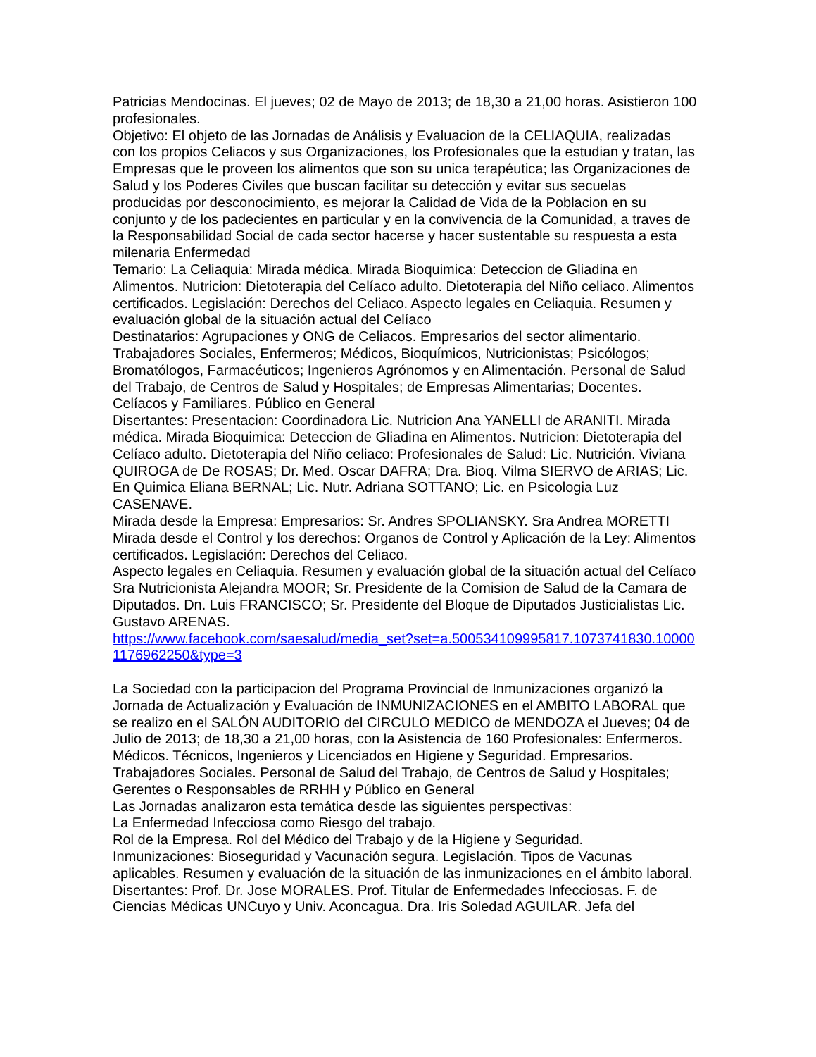Patricias Mendocinas. El jueves; 02 de Mayo de 2013; de 18,30 a 21,00 horas. Asistieron 100 profesionales.
Objetivo: El objeto de las Jornadas de Análisis y Evaluacion de la CELIAQUIA, realizadas con los propios Celiacos y sus Organizaciones, los Profesionales que la estudian y tratan, las Empresas que le proveen los alimentos que son su unica terapéutica; las Organizaciones de Salud y los Poderes Civiles que buscan facilitar su detección y evitar sus secuelas producidas por desconocimiento, es mejorar la Calidad de Vida de la Poblacion en su conjunto y de los padecientes en particular y en la convivencia de la Comunidad, a traves de la Responsabilidad Social de cada sector hacerse y hacer sustentable su respuesta a esta milenaria Enfermedad
Temario: La Celiaquia: Mirada médica. Mirada Bioquimica: Deteccion de Gliadina en Alimentos. Nutricion: Dietoterapia del Celíaco adulto. Dietoterapia del Niño celiaco. Alimentos certificados. Legislación: Derechos del Celiaco. Aspecto legales en Celiaquia. Resumen y evaluación global de la situación actual del Celíaco
Destinatarios: Agrupaciones y ONG de Celiacos. Empresarios del sector alimentario. Trabajadores Sociales, Enfermeros; Médicos, Bioquímicos, Nutricionistas; Psicólogos; Bromatólogos, Farmacéuticos; Ingenieros Agrónomos y en Alimentación. Personal de Salud del Trabajo, de Centros de Salud y Hospitales; de Empresas Alimentarias; Docentes. Celíacos y Familiares. Público en General
Disertantes: Presentacion: Coordinadora Lic. Nutricion Ana YANELLI de ARANITI. Mirada médica. Mirada Bioquimica: Deteccion de Gliadina en Alimentos. Nutricion: Dietoterapia del Celíaco adulto. Dietoterapia del Niño celiaco: Profesionales de Salud: Lic. Nutrición. Viviana QUIROGA de De ROSAS; Dr. Med. Oscar DAFRA; Dra. Bioq. Vilma SIERVO de ARIAS; Lic. En Quimica Eliana BERNAL; Lic. Nutr. Adriana SOTTANO; Lic. en Psicologia Luz CASENAVE.
Mirada desde la Empresa: Empresarios: Sr. Andres SPOLIANSKY. Sra Andrea MORETTI
Mirada desde el Control y los derechos: Organos de Control y Aplicación de la Ley: Alimentos certificados. Legislación: Derechos del Celiaco.
Aspecto legales en Celiaquia. Resumen y evaluación global de la situación actual del Celíaco
Sra Nutricionista Alejandra MOOR; Sr. Presidente de la Comision de Salud de la Camara de Diputados. Dn. Luis FRANCISCO; Sr. Presidente del Bloque de Diputados Justicialistas Lic. Gustavo ARENAS.
https://www.facebook.com/saesalud/media_set?set=a.500534109995817.1073741830.100001176962250&type=3
La Sociedad con la participacion del Programa Provincial de Inmunizaciones organizó la Jornada de Actualización y Evaluación de INMUNIZACIONES en el AMBITO LABORAL que se realizo en el SALÓN AUDITORIO del CIRCULO MEDICO de MENDOZA el Jueves; 04 de Julio de 2013; de 18,30 a 21,00 horas, con la Asistencia de 160 Profesionales: Enfermeros. Médicos. Técnicos, Ingenieros y Licenciados en Higiene y Seguridad. Empresarios. Trabajadores Sociales. Personal de Salud del Trabajo, de Centros de Salud y Hospitales; Gerentes o Responsables de RRHH y Público en General
Las Jornadas analizaron esta temática desde las siguientes perspectivas:
La Enfermedad Infecciosa como Riesgo del trabajo.
Rol de la Empresa. Rol del Médico del Trabajo y de la Higiene y Seguridad.
Inmunizaciones: Bioseguridad y Vacunación segura. Legislación. Tipos de Vacunas aplicables. Resumen y evaluación de la situación de las inmunizaciones en el ámbito laboral.
Disertantes: Prof. Dr. Jose MORALES. Prof. Titular de Enfermedades Infecciosas. F. de Ciencias Médicas UNCuyo y Univ. Aconcagua. Dra. Iris Soledad AGUILAR. Jefa del